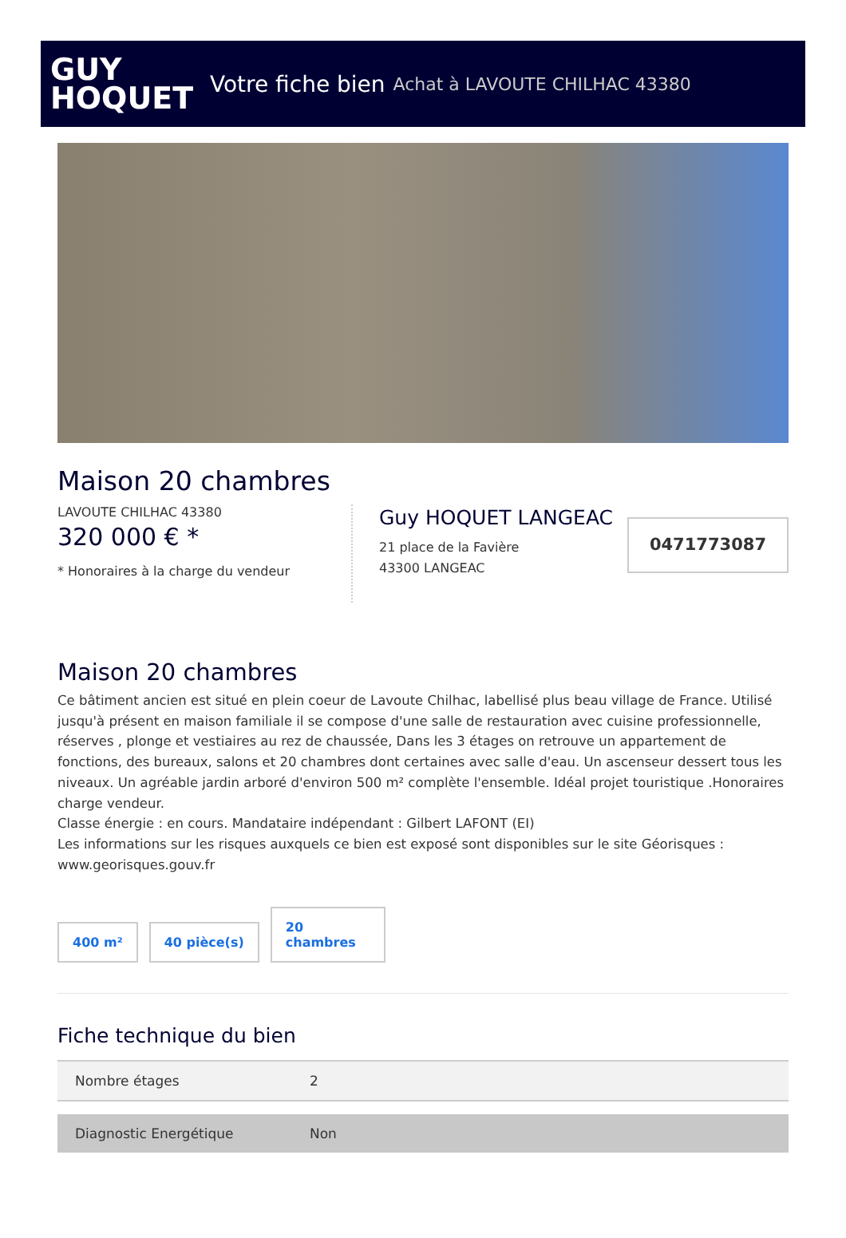GUY
HOQUET
Votre fiche bien Achat à LAVOUTE CHILHAC 43380
Maison 20 chambres
LAVOUTE CHILHAC 43380
320 000 € *
* Honoraires à la charge du vendeur
Guy HOQUET LANGEAC
21 place de la Favière
43300 LANGEAC
0471773087
Maison 20 chambres
Ce bâtiment ancien est situé en plein coeur de Lavoute Chilhac, labellisé plus beau village de France. Utilisé jusqu'à présent en maison familiale il se compose d'une salle de restauration avec cuisine professionnelle, réserves , plonge et vestiaires au rez de chaussée, Dans les 3 étages on retrouve un appartement de fonctions, des bureaux, salons et 20 chambres dont certaines avec salle d'eau. Un ascenseur dessert tous les niveaux. Un agréable jardin arboré d'environ 500 m² complète l'ensemble. Idéal projet touristique .Honoraires charge vendeur.
Classe énergie : en cours. Mandataire indépendant : Gilbert LAFONT (EI)
Les informations sur les risques auxquels ce bien est exposé sont disponibles sur le site Géorisques : www.georisques.gouv.fr
400 m²
40 pièce(s)
20 chambres
Fiche technique du bien
| Nombre étages | 2 |
| Diagnostic Energétique | Non |